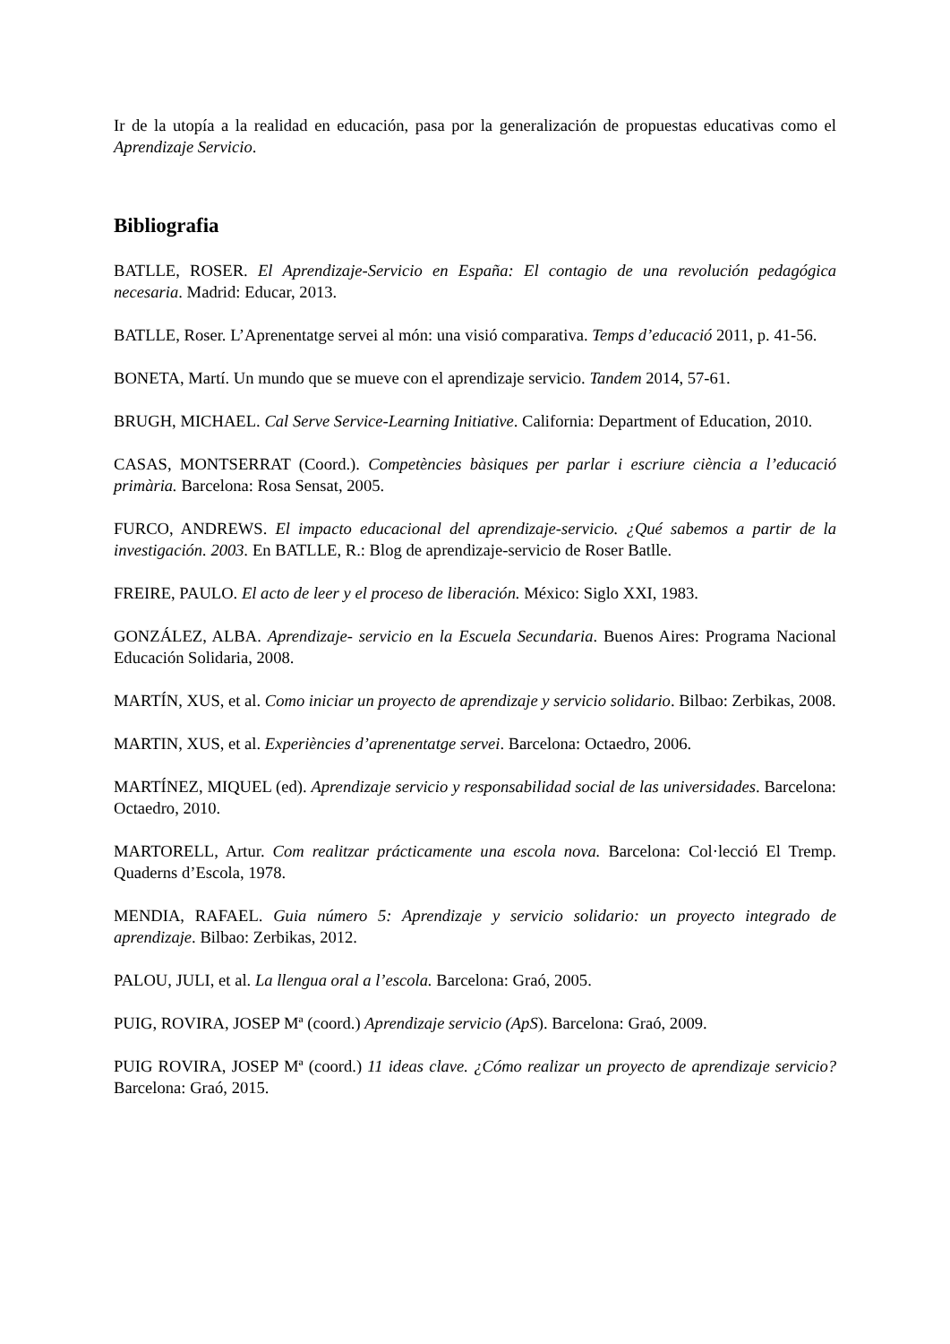Ir de la utopía a la realidad en educación, pasa por la generalización de propuestas educativas como el Aprendizaje Servicio.
Bibliografia
BATLLE, ROSER. El Aprendizaje-Servicio en España: El contagio de una revolución pedagógica necesaria. Madrid: Educar, 2013.
BATLLE, Roser. L’Aprenentatge servei al món: una visió comparativa. Temps d’educació 2011, p. 41-56.
BONETA, Martí. Un mundo que se mueve con el aprendizaje servicio. Tandem 2014, 57-61.
BRUGH, MICHAEL. Cal Serve Service-Learning Initiative. California: Department of Education, 2010.
CASAS, MONTSERRAT (Coord.). Competències bàsiques per parlar i escriure ciència a l’educació primària. Barcelona: Rosa Sensat, 2005.
FURCO, ANDREWS. El impacto educacional del aprendizaje-servicio. ¿Qué sabemos a partir de la investigación. 2003. En BATLLE, R.: Blog de aprendizaje-servicio de Roser Batlle.
FREIRE, PAULO. El acto de leer y el proceso de liberación. México: Siglo XXI, 1983.
GONZÁLEZ, ALBA. Aprendizaje- servicio en la Escuela Secundaria. Buenos Aires: Programa Nacional Educación Solidaria, 2008.
MARTÍN, XUS, et al. Como iniciar un proyecto de aprendizaje y servicio solidario. Bilbao: Zerbikas, 2008.
MARTIN, XUS, et al. Experiències d’aprenentatge servei. Barcelona: Octaedro, 2006.
MARTÍNEZ, MIQUEL (ed). Aprendizaje servicio y responsabilidad social de las universidades. Barcelona: Octaedro, 2010.
MARTORELL, Artur. Com realitzar prácticamente una escola nova. Barcelona: Col·lecció El Tremp. Quaderns d’Escola, 1978.
MENDIA, RAFAEL. Guia número 5: Aprendizaje y servicio solidario: un proyecto integrado de aprendizaje. Bilbao: Zerbikas, 2012.
PALOU, JULI, et al. La llengua oral a l’escola. Barcelona: Graó, 2005.
PUIG, ROVIRA, JOSEP Mª (coord.) Aprendizaje servicio (ApS). Barcelona: Graó, 2009.
PUIG ROVIRA, JOSEP Mª (coord.) 11 ideas clave. ¿Cómo realizar un proyecto de aprendizaje servicio? Barcelona: Graó, 2015.